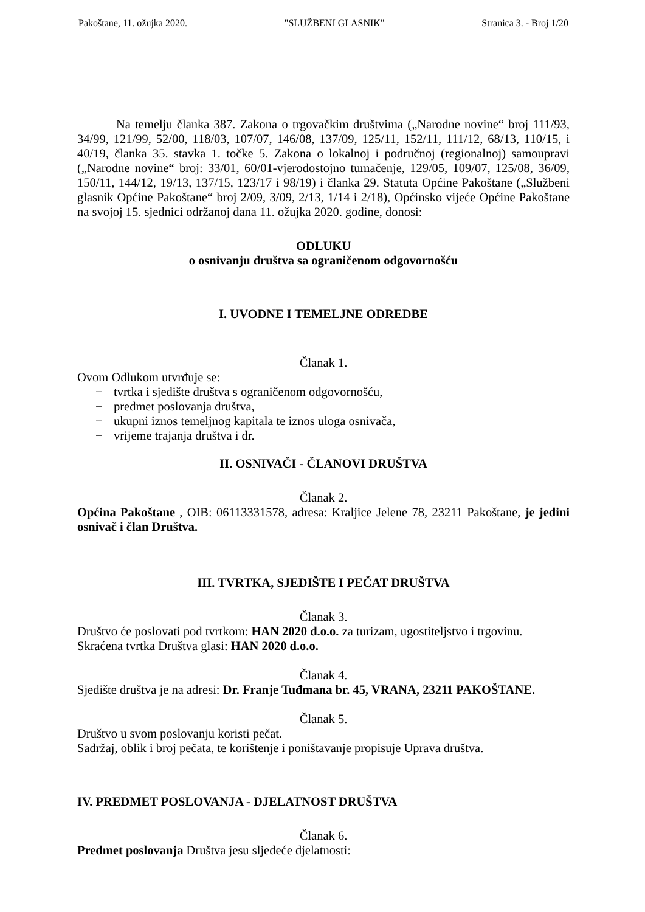Pakoštane, 11. ožujka 2020. "SLUŽBENI GLASNIK" Stranica 3. - Broj 1/20
Na temelju članka 387. Zakona o trgovačkim društvima („Narodne novine“ broj 111/93, 34/99, 121/99, 52/00, 118/03, 107/07, 146/08, 137/09, 125/11, 152/11, 111/12, 68/13, 110/15, i 40/19, članka 35. stavka 1. točke 5. Zakona o lokalnoj i područnoj (regionalnoj) samoupravi („Narodne novine“ broj: 33/01, 60/01-vjerodostojno tumačenje, 129/05, 109/07, 125/08, 36/09, 150/11, 144/12, 19/13, 137/15, 123/17 i 98/19) i članka 29. Statuta Općine Pakoštane („Službeni glasnik Općine Pakoštane“ broj 2/09, 3/09, 2/13, 1/14 i 2/18), Općinsko vijeće Općine Pakoštane na svojoj 15. sjednici održanoj dana 11. ožujka 2020. godine, donosi:
ODLUKU
o osnivanju društva sa ograničenom odgovornošću
I. UVODNE I TEMELJNE ODREDBE
Članak 1.
Ovom Odlukom utvrđuje se:
− tvrtka i sjedište društva s ograničenom odgovornošću,
− predmet poslovanja društva,
− ukupni iznos temeljnog kapitala te iznos uloga osnivača,
− vrijeme trajanja društva i dr.
II. OSNIVAČI - ČLANOVI DRUŠTVA
Članak 2.
Općina Pakoštane , OIB: 06113331578, adresa: Kraljice Jelene 78, 23211 Pakoštane, je jedini osnivač i član Društva.
III. TVRTKA, SJEDIŠTE I PEČAT DRUŠTVA
Članak 3.
Društvo će poslovati pod tvrtkom: HAN 2020 d.o.o. za turizam, ugostiteljstvo i trgovinu.
Skraćena tvrtka Društva glasi: HAN 2020 d.o.o.
Članak 4.
Sjedište društva je na adresi: Dr. Franje Tuđmana br. 45, VRANA, 23211 PAKOŠTANE.
Članak 5.
Društvo u svom poslovanju koristi pečat.
Sadržaj, oblik i broj pečata, te korištenje i poništavanje propisuje Uprava društva.
IV. PREDMET POSLOVANJA - DJELATNOST DRUŠTVA
Članak 6.
Predmet poslovanja Društva jesu sljedeće djelatnosti: